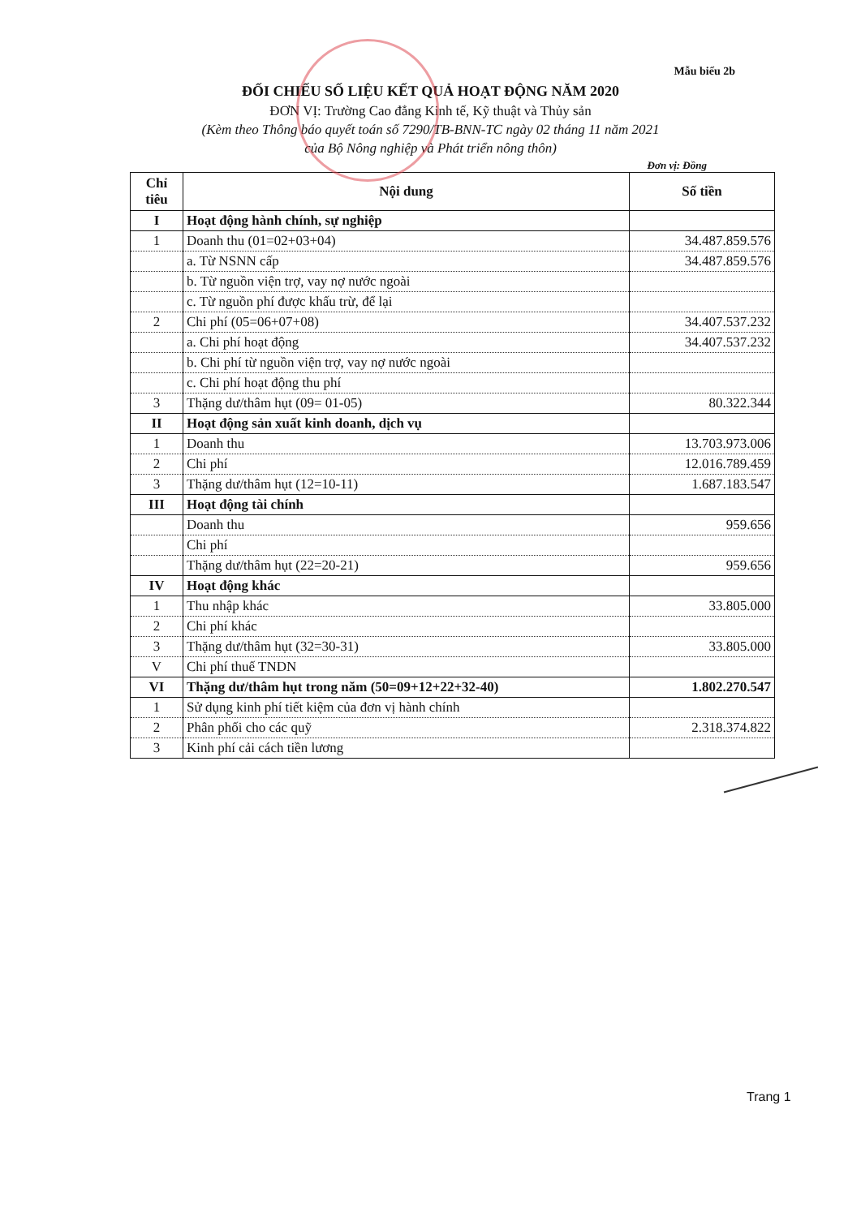Mẫu biểu 2b
ĐỐI CHIẾU SỐ LIỆU KẾT QUẢ HOẠT ĐỘNG NĂM 2020
ĐƠN VỊ: Trường Cao đẳng Kinh tế, Kỹ thuật và Thủy sản
(Kèm theo Thông báo quyết toán số 7290/TB-BNN-TC ngày 02 tháng 11 năm 2021
của Bộ Nông nghiệp và Phát triển nông thôn)
Đơn vị: Đồng
| Chỉ tiêu | Nội dung | Số tiền |
| --- | --- | --- |
| I | Hoạt động hành chính, sự nghiệp | |
| 1 | Doanh thu (01=02+03+04) | 34.487.859.576 |
| | a. Từ NSNN cấp | 34.487.859.576 |
| | b. Từ nguồn viện trợ, vay nợ nước ngoài | |
| | c. Từ nguồn phí được khấu trừ, để lại | |
| 2 | Chi phí (05=06+07+08) | 34.407.537.232 |
| | a. Chi phí hoạt động | 34.407.537.232 |
| | b. Chi phí từ nguồn viện trợ, vay nợ nước ngoài | |
| | c. Chi phí hoạt động thu phí | |
| 3 | Thặng dư/thâm hụt (09= 01-05) | 80.322.344 |
| II | Hoạt động sản xuất kinh doanh, dịch vụ | |
| 1 | Doanh thu | 13.703.973.006 |
| 2 | Chi phí | 12.016.789.459 |
| 3 | Thặng dư/thâm hụt (12=10-11) | 1.687.183.547 |
| III | Hoạt động tài chính | |
| | Doanh thu | 959.656 |
| | Chi phí | |
| | Thặng dư/thâm hụt (22=20-21) | 959.656 |
| IV | Hoạt động khác | |
| 1 | Thu nhập khác | 33.805.000 |
| 2 | Chi phí khác | |
| 3 | Thặng dư/thâm hụt (32=30-31) | 33.805.000 |
| V | Chi phí thuế TNDN | |
| VI | Thặng dư/thâm hụt trong năm (50=09+12+22+32-40) | 1.802.270.547 |
| 1 | Sử dụng kinh phí tiết kiệm của đơn vị hành chính | |
| 2 | Phân phối cho các quỹ | 2.318.374.822 |
| 3 | Kinh phí cải cách tiền lương | |
Trang 1